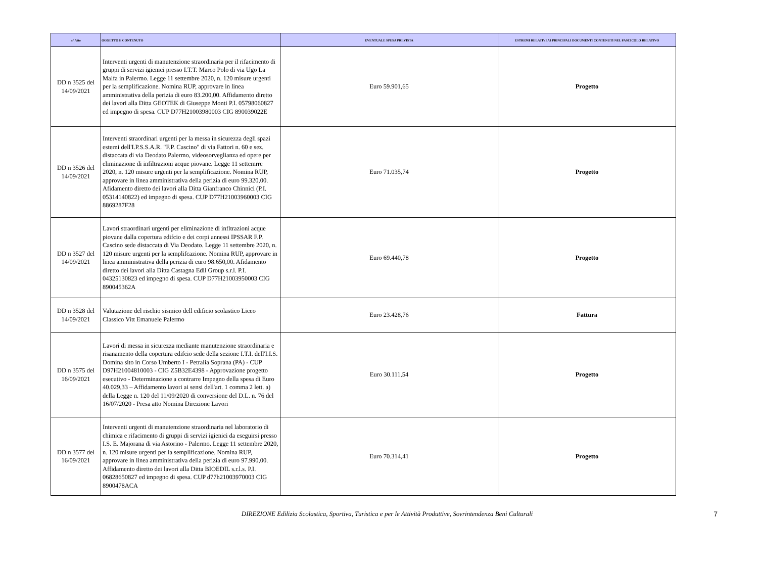| n° Atto | OGGETTO E CONTENUTO | EVENTUALE SPESA PREVISTA | ESTREMI RELATIVI AI PRINCIPALI DOCUMENTI CONTENUTI NEL FASCICOLO RELATIVO |
| --- | --- | --- | --- |
| DD n 3525 del 14/09/2021 | Interventi urgenti di manutenzione straordinaria per il rifacimento di gruppi di servizi igienici presso I.T.T. Marco Polo di via Ugo La Malfa in Palermo. Legge 11 settembre 2020, n. 120 misure urgenti per la semplificazione. Nomina RUP, approvare in linea amministrativa della perizia di euro 83.200,00. Affidamento diretto dei lavori alla Ditta GEOTEK di Giuseppe Monti P.I. 05798060827 ed impegno di spesa. CUP D77H21003980003 CIG 890039022E | Euro 59.901,65 | Progetto |
| DD n 3526 del 14/09/2021 | Interventi straordinari urgenti per la messa in sicurezza degli spazi esterni dell'I.P.S.S.A.R. "F.P. Cascino" di via Fattori n. 60 e sez. distaccata di via Deodato Palermo, videosorveglianza ed opere per eliminazione di infiltrazioni acque piovane. Legge 11 settemrre 2020, n. 120 misure urgenti per la semplificazione. Nomina RUP, approvare in linea amministrativa della perizia di euro 99.320,00. Afidamento diretto dei lavori alla Ditta Gianfranco Chinnici (P.I. 05314140822) ed impegno di spesa. CUP D77H21003960003 CIG 8869287F28 | Euro 71.035,74 | Progetto |
| DD n 3527 del 14/09/2021 | Lavori straordinari urgenti per eliminazione di infltrazioni acque piovane dalla copertura edifcio e dei corpi annessi IPSSAR F.P. Cascino sede distaccata di Via Deodato. Legge 11 settembre 2020, n. 120 misure urgenti per la semplifcazione. Nomina RUP, approvare in linea amministrativa della perizia di euro 98.650,00. Afidamento diretto dei lavori alla Ditta Castagna Edil Group s.r.l. P.I. 04325130823 ed impegno di spesa. CUP D77H21003950003 CIG 890045362A | Euro 69.440,78 | Progetto |
| DD n 3528 del 14/09/2021 | Valutazione del rischio sismico dell edificio scolastico Liceo Classico Vitt Emanuele Palermo | Euro 23.428,76 | Fattura |
| DD n 3575 del 16/09/2021 | Lavori di messa in sicurezza mediante manutenzione straordinaria e risanamento della copertura edifcio sede della sezione I.T.I. dell'I.I.S. Domina sito in Corso Umberto I - Petralia Soprana (PA) - CUP D97H21004810003 - CIG Z5B32E4398 - Approvazione progetto esecutivo - Determinazione a contrarre Impegno della spesa di Euro 40.029,33 – Affidamento lavori ai sensi dell'art. 1 comma 2 lett. a) della Legge n. 120 del 11/09/2020 di conversione del D.L. n. 76 del 16/07/2020 - Presa atto Nomina Direzione Lavori | Euro 30.111,54 | Progetto |
| DD n 3577 del 16/09/2021 | Interventi urgenti di manutenzione straordinaria nel laboratorio di chimica e rifacimento di gruppi di servizi igienici da eseguirsi presso I.S. E. Majorana di via Astorino - Palermo. Legge 11 settembre 2020, n. 120 misure urgenti per la semplificazione. Nomina RUP, approvare in linea amministrativa della perizia di euro 97.990,00. Affidamento diretto dei lavori alla Ditta BIOEDIL s.r.l.s. P.I. 06828650827 ed impegno di spesa. CUP d77h21003970003 CIG 8900478ACA | Euro 70.314,41 | Progetto |
DIREZIONE Edilizia Scolastica, Sportiva, Turistica e per le Attività Produttive, Sovrintendenza Beni Culturali 7